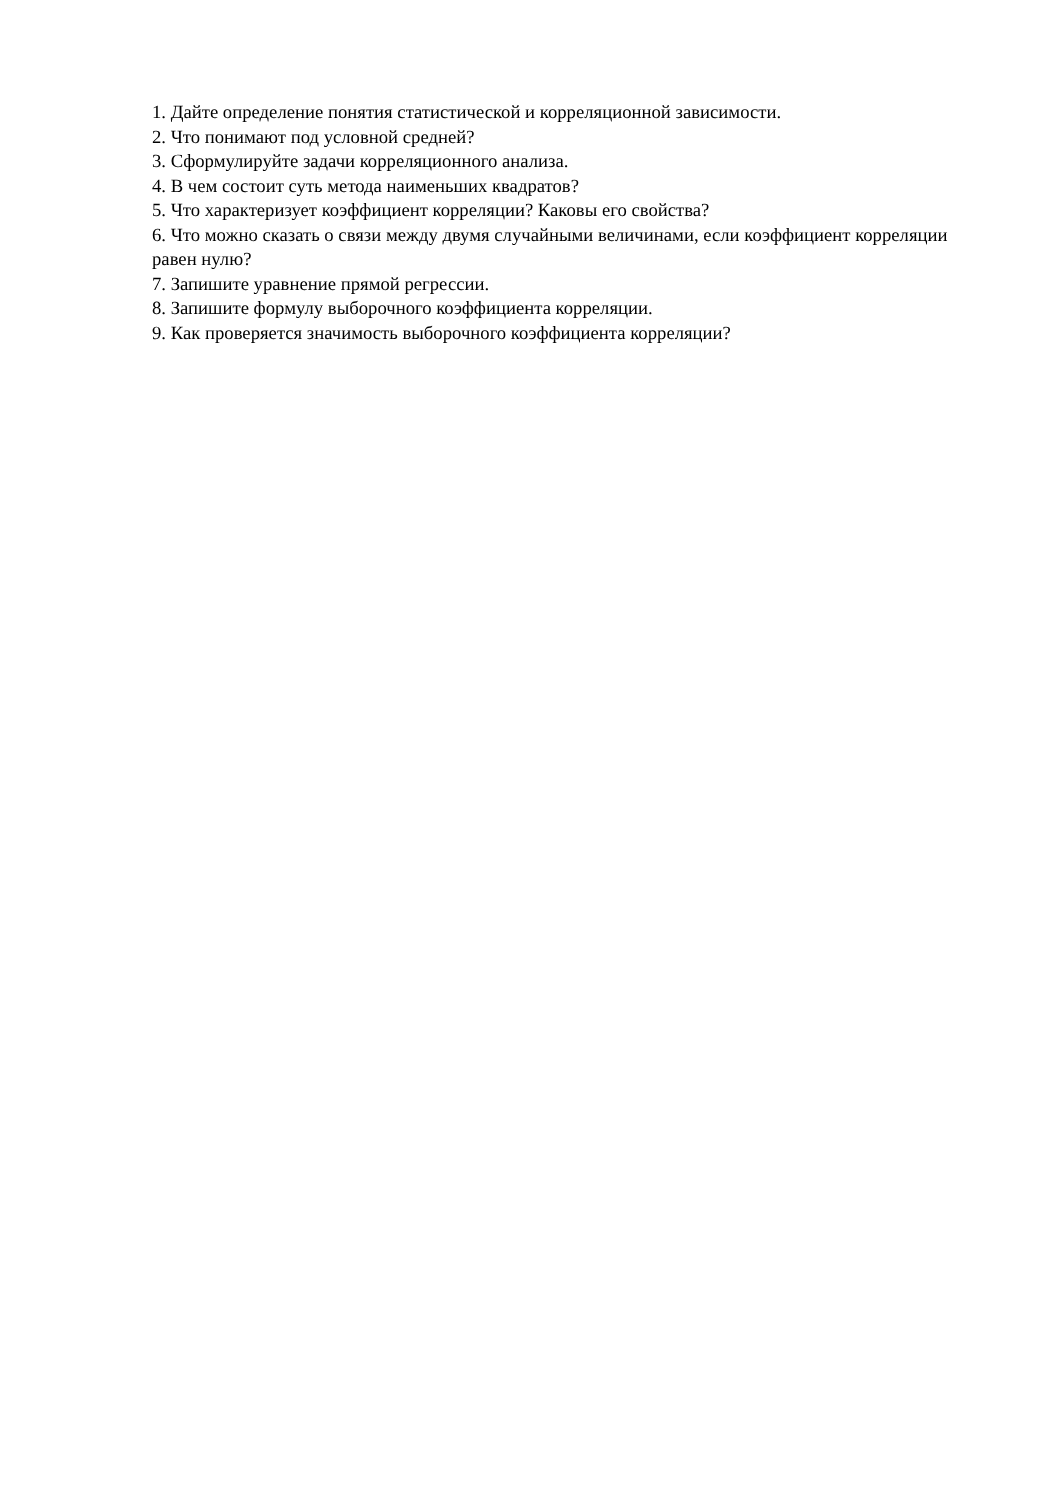1. Дайте определение понятия статистической и корреляционной зависимости.
2. Что понимают под условной средней?
3. Сформулируйте задачи корреляционного анализа.
4. В чем состоит суть метода наименьших квадратов?
5. Что характеризует коэффициент корреляции? Каковы его свойства?
6. Что можно сказать о связи между двумя случайными величинами, если коэффициент корреляции равен нулю?
7. Запишите уравнение прямой регрессии.
8. Запишите формулу выборочного коэффициента корреляции.
9. Как проверяется значимость выборочного коэффициента корреляции?